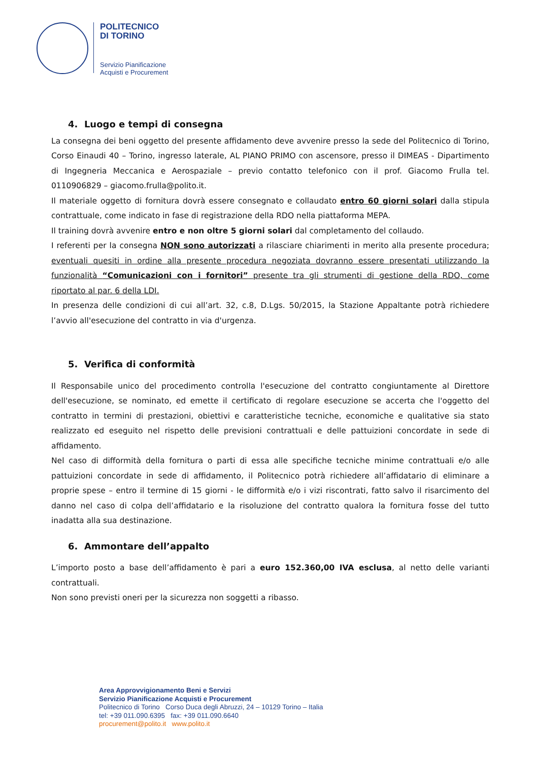POLITECNICO
DI TORINO
Servizio Pianificazione
Acquisti e Procurement
4. Luogo e tempi di consegna
La consegna dei beni oggetto del presente affidamento deve avvenire presso la sede del Politecnico di Torino, Corso Einaudi 40 – Torino, ingresso laterale, AL PIANO PRIMO con ascensore, presso il DIMEAS - Dipartimento di Ingegneria Meccanica e Aerospaziale – previo contatto telefonico con il prof. Giacomo Frulla tel. 0110906829 – giacomo.frulla@polito.it.
Il materiale oggetto di fornitura dovrà essere consegnato e collaudato entro 60 giorni solari dalla stipula contrattuale, come indicato in fase di registrazione della RDO nella piattaforma MEPA.
Il training dovrà avvenire entro e non oltre 5 giorni solari dal completamento del collaudo.
I referenti per la consegna NON sono autorizzati a rilasciare chiarimenti in merito alla presente procedura; eventuali quesiti in ordine alla presente procedura negoziata dovranno essere presentati utilizzando la funzionalità “Comunicazioni con i fornitori” presente tra gli strumenti di gestione della RDO, come riportato al par. 6 della LDI.
In presenza delle condizioni di cui all’art. 32, c.8, D.Lgs. 50/2015, la Stazione Appaltante potrà richiedere l’avvio all'esecuzione del contratto in via d'urgenza.
5. Verifica di conformità
Il Responsabile unico del procedimento controlla l'esecuzione del contratto congiuntamente al Direttore dell'esecuzione, se nominato, ed emette il certificato di regolare esecuzione se accerta che l'oggetto del contratto in termini di prestazioni, obiettivi e caratteristiche tecniche, economiche e qualitative sia stato realizzato ed eseguito nel rispetto delle previsioni contrattuali e delle pattuizioni concordate in sede di affidamento.
Nel caso di difformità della fornitura o parti di essa alle specifiche tecniche minime contrattuali e/o alle pattuizioni concordate in sede di affidamento, il Politecnico potrà richiedere all’affidatario di eliminare a proprie spese – entro il termine di 15 giorni - le difformità e/o i vizi riscontrati, fatto salvo il risarcimento del danno nel caso di colpa dell’affidatario e la risoluzione del contratto qualora la fornitura fosse del tutto inadatta alla sua destinazione.
6. Ammontare dell’appalto
L’importo posto a base dell’affidamento è pari a euro 152.360,00 IVA esclusa, al netto delle varianti contrattuali.
Non sono previsti oneri per la sicurezza non soggetti a ribasso.
Area Approvvigionamento Beni e Servizi
Servizio Pianificazione Acquisti e Procurement
Politecnico di Torino Corso Duca degli Abruzzi, 24 – 10129 Torino – Italia
tel: +39 011.090.6395 fax: +39 011.090.6640
procurement@polito.it www.polito.it